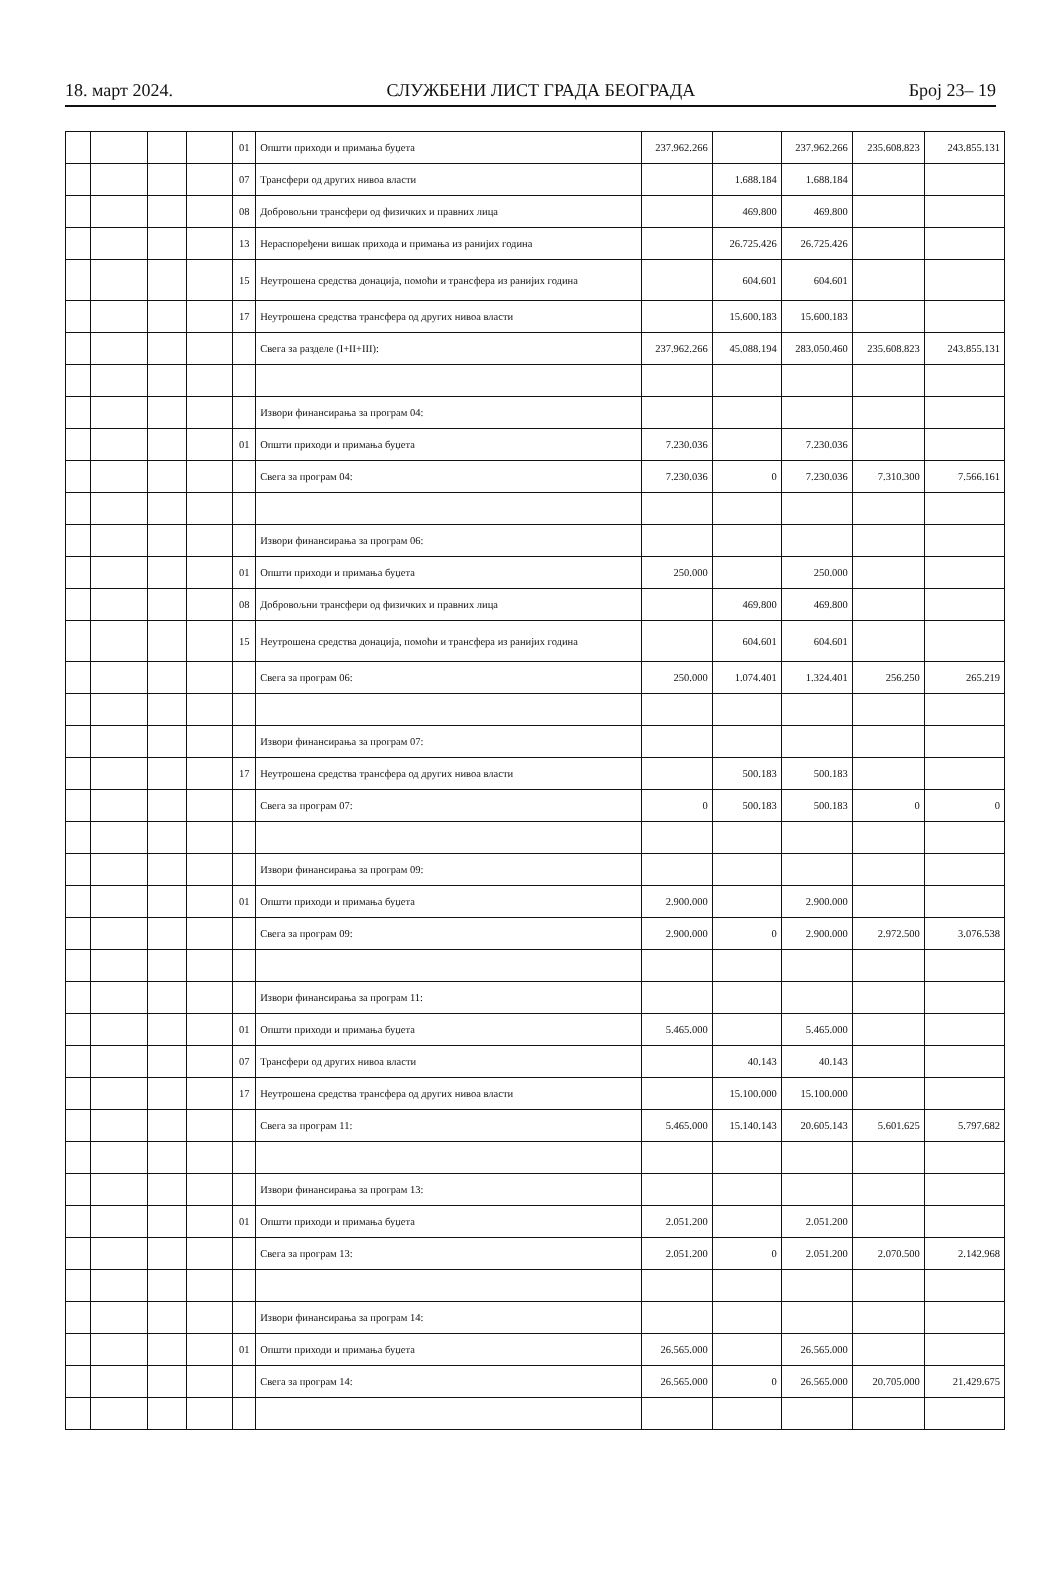18. март 2024. СЛУЖБЕНИ ЛИСТ ГРАДА БЕОГРАДА Број 23– 19
| | | | | 01 | Општи приходи и примања буџета | 237.962.266 | | 237.962.266 | 235.608.823 | 243.855.131 |
| | | | | 07 | Трансфери од других нивоа власти | | 1.688.184 | 1.688.184 | | |
| | | | | 08 | Добровољни трансфери од физичких и правних лица | | 469.800 | 469.800 | | |
| | | | | 13 | Нераспоређени вишак прихода и примања из ранијих година | | 26.725.426 | 26.725.426 | | |
| | | | | 15 | Неутрошена средства донација, помоћи и трансфера из ранијих година | | 604.601 | 604.601 | | |
| | | | | 17 | Неутрошена средства трансфера од других нивоа власти | | 15.600.183 | 15.600.183 | | |
| | | | | | Свега за разделе (I+II+III): | 237.962.266 | 45.088.194 | 283.050.460 | 235.608.823 | 243.855.131 |
| | | | | | Извори финансирања за програм 04: | | | | | |
| | | | | 01 | Општи приходи и примања буџета | 7.230.036 | | 7.230.036 | | |
| | | | | | Свега за програм 04: | 7.230.036 | 0 | 7.230.036 | 7.310.300 | 7.566.161 |
| | | | | | Извори финансирања за програм 06: | | | | | |
| | | | | 01 | Општи приходи и примања буџета | 250.000 | | 250.000 | | |
| | | | | 08 | Добровољни трансфери од физичких и правних лица | | 469.800 | 469.800 | | |
| | | | | 15 | Неутрошена средства донација, помоћи и трансфера из ранијих година | | 604.601 | 604.601 | | |
| | | | | | Свега за програм 06: | 250.000 | 1.074.401 | 1.324.401 | 256.250 | 265.219 |
| | | | | | Извори финансирања за програм 07: | | | | | |
| | | | | 17 | Неутрошена средства трансфера од других нивоа власти | | 500.183 | 500.183 | | |
| | | | | | Свега за програм 07: | 0 | 500.183 | 500.183 | 0 | 0 |
| | | | | | Извори финансирања за програм 09: | | | | | |
| | | | | 01 | Општи приходи и примања буџета | 2.900.000 | | 2.900.000 | | |
| | | | | | Свега за програм 09: | 2.900.000 | 0 | 2.900.000 | 2.972.500 | 3.076.538 |
| | | | | | Извори финансирања за програм 11: | | | | | |
| | | | | 01 | Општи приходи и примања буџета | 5.465.000 | | 5.465.000 | | |
| | | | | 07 | Трансфери од других нивоа власти | | 40.143 | 40.143 | | |
| | | | | 17 | Неутрошена средства трансфера од других нивоа власти | | 15.100.000 | 15.100.000 | | |
| | | | | | Свега за програм 11: | 5.465.000 | 15.140.143 | 20.605.143 | 5.601.625 | 5.797.682 |
| | | | | | Извори финансирања за програм 13: | | | | | |
| | | | | 01 | Општи приходи и примања буџета | 2.051.200 | | 2.051.200 | | |
| | | | | | Свега за програм 13: | 2.051.200 | 0 | 2.051.200 | 2.070.500 | 2.142.968 |
| | | | | | Извори финансирања за програм 14: | | | | | |
| | | | | 01 | Општи приходи и примања буџета | 26.565.000 | | 26.565.000 | | |
| | | | | | Свега за програм 14: | 26.565.000 | 0 | 26.565.000 | 20.705.000 | 21.429.675 |